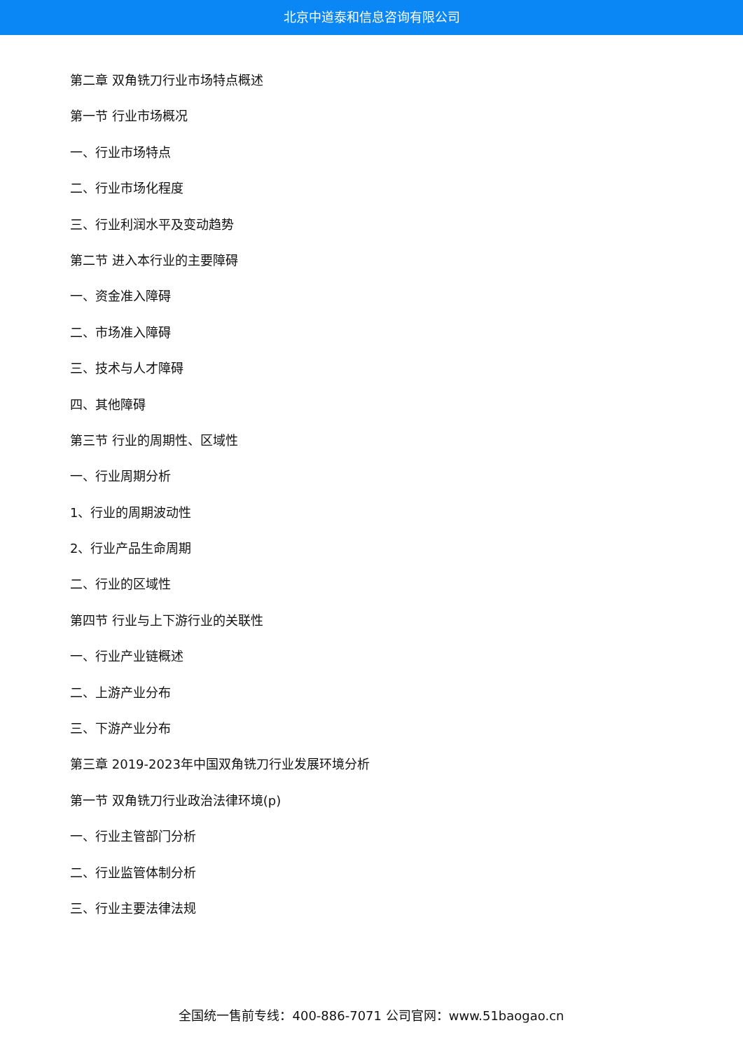北京中道泰和信息咨询有限公司
第二章 双角铣刀行业市场特点概述
第一节 行业市场概况
一、行业市场特点
二、行业市场化程度
三、行业利润水平及变动趋势
第二节 进入本行业的主要障碍
一、资金准入障碍
二、市场准入障碍
三、技术与人才障碍
四、其他障碍
第三节 行业的周期性、区域性
一、行业周期分析
1、行业的周期波动性
2、行业产品生命周期
二、行业的区域性
第四节 行业与上下游行业的关联性
一、行业产业链概述
二、上游产业分布
三、下游产业分布
第三章 2019-2023年中国双角铣刀行业发展环境分析
第一节 双角铣刀行业政治法律环境(p)
一、行业主管部门分析
二、行业监管体制分析
三、行业主要法律法规
全国统一售前专线：400-886-7071 公司官网：www.51baogao.cn